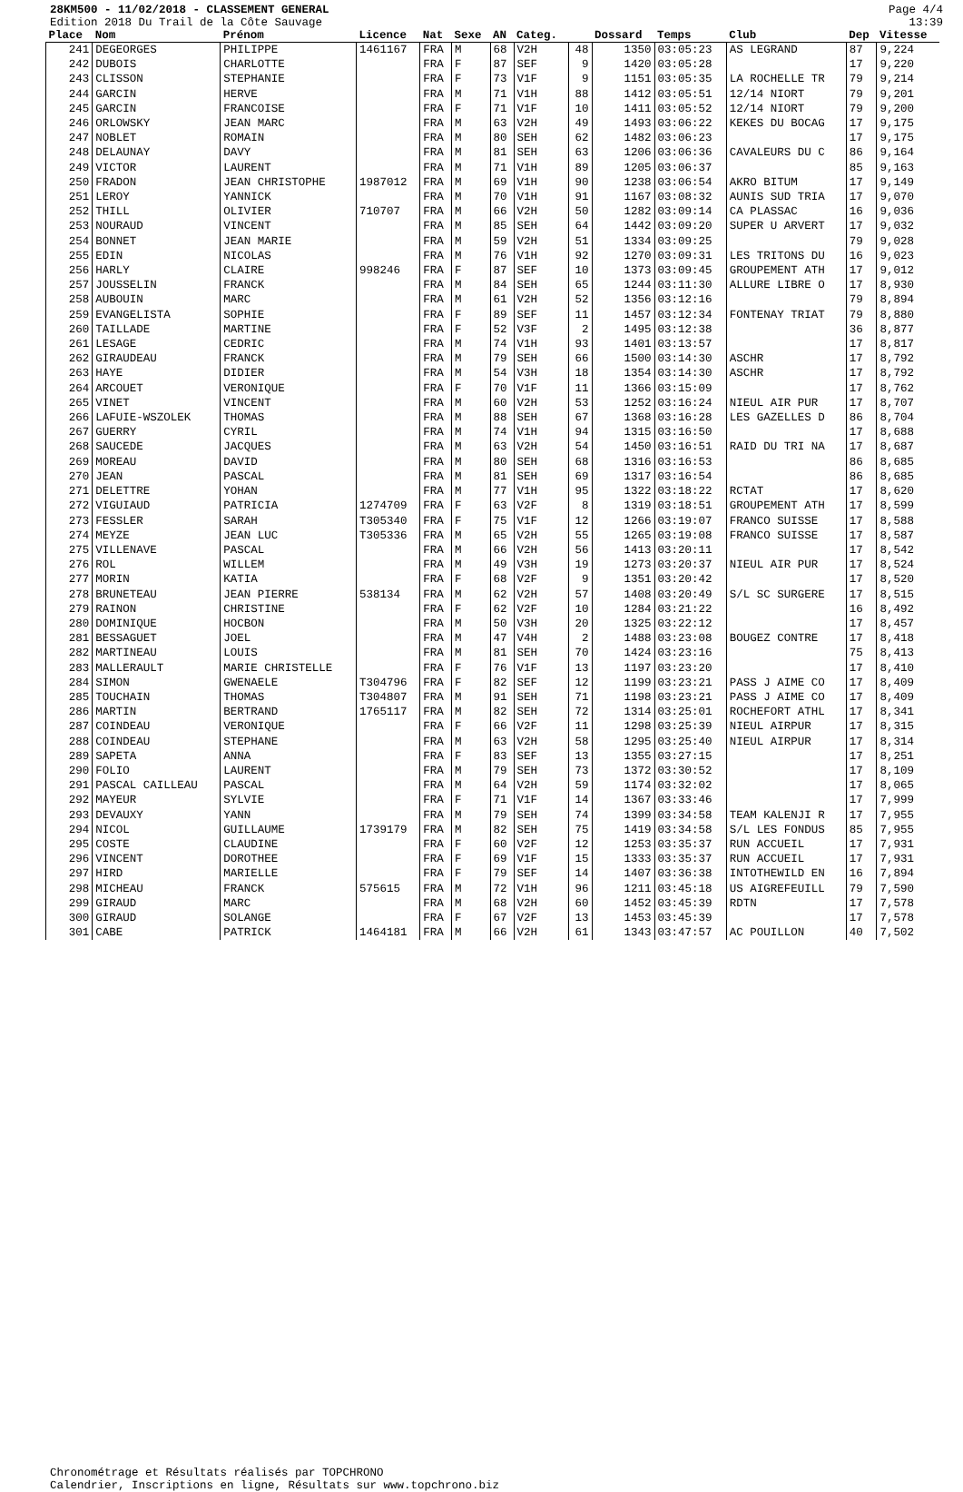28KM500 - 11/02/2018 - CLASSEMENT GENERAL
Edition 2018 Du Trail de la Côte Sauvage
Page 4/4
13:39
| Place | Nom | Prénom | Licence | Nat | Sexe | AN | Categ. | | Dossard | Temps | Club | Dep | Vitesse |
| --- | --- | --- | --- | --- | --- | --- | --- | --- | --- | --- | --- | --- | --- |
| 241 | DEGEORGES | PHILIPPE | 1461167 | FRA | M | 68 | V2H | 48 | 1350 | 03:05:23 | AS LEGRAND | 87 | 9,224 |
| 242 | DUBOIS | CHARLOTTE | | FRA | F | 87 | SEF | 9 | 1420 | 03:05:28 | | 17 | 9,220 |
| 243 | CLISSON | STEPHANIE | | FRA | F | 73 | V1F | 9 | 1151 | 03:05:35 | LA ROCHELLE TR | 79 | 9,214 |
| 244 | GARCIN | HERVE | | FRA | M | 71 | V1H | 88 | 1412 | 03:05:51 | 12/14 NIORT | 79 | 9,201 |
| 245 | GARCIN | FRANCOISE | | FRA | F | 71 | V1F | 10 | 1411 | 03:05:52 | 12/14 NIORT | 79 | 9,200 |
| 246 | ORLOWSKY | JEAN MARC | | FRA | M | 63 | V2H | 49 | 1493 | 03:06:22 | KEKES DU BOCAG | 17 | 9,175 |
| 247 | NOBLET | ROMAIN | | FRA | M | 80 | SEH | 62 | 1482 | 03:06:23 | | 17 | 9,175 |
| 248 | DELAUNAY | DAVY | | FRA | M | 81 | SEH | 63 | 1206 | 03:06:36 | CAVALEURS DU C | 86 | 9,164 |
| 249 | VICTOR | LAURENT | | FRA | M | 71 | V1H | 89 | 1205 | 03:06:37 | | 85 | 9,163 |
| 250 | FRADON | JEAN CHRISTOPHE | 1987012 | FRA | M | 69 | V1H | 90 | 1238 | 03:06:54 | AKRO BITUM | 17 | 9,149 |
| 251 | LEROY | YANNICK | | FRA | M | 70 | V1H | 91 | 1167 | 03:08:32 | AUNIS SUD TRIA | 17 | 9,070 |
| 252 | THILL | OLIVIER | 710707 | FRA | M | 66 | V2H | 50 | 1282 | 03:09:14 | CA PLASSAC | 16 | 9,036 |
| 253 | NOURAUD | VINCENT | | FRA | M | 85 | SEH | 64 | 1442 | 03:09:20 | SUPER U ARVERT | 17 | 9,032 |
| 254 | BONNET | JEAN MARIE | | FRA | M | 59 | V2H | 51 | 1334 | 03:09:25 | | 79 | 9,028 |
| 255 | EDIN | NICOLAS | | FRA | M | 76 | V1H | 92 | 1270 | 03:09:31 | LES TRITONS DU | 16 | 9,023 |
| 256 | HARLY | CLAIRE | 998246 | FRA | F | 87 | SEF | 10 | 1373 | 03:09:45 | GROUPEMENT ATH | 17 | 9,012 |
| 257 | JOUSSELIN | FRANCK | | FRA | M | 84 | SEH | 65 | 1244 | 03:11:30 | ALLURE LIBRE O | 17 | 8,930 |
| 258 | AUBOUIN | MARC | | FRA | M | 61 | V2H | 52 | 1356 | 03:12:16 | | 79 | 8,894 |
| 259 | EVANGELISTA | SOPHIE | | FRA | F | 89 | SEF | 11 | 1457 | 03:12:34 | FONTENAY TRIAT | 79 | 8,880 |
| 260 | TAILLADE | MARTINE | | FRA | F | 52 | V3F | 2 | 1495 | 03:12:38 | | 36 | 8,877 |
| 261 | LESAGE | CEDRIC | | FRA | M | 74 | V1H | 93 | 1401 | 03:13:57 | | 17 | 8,817 |
| 262 | GIRAUDEAU | FRANCK | | FRA | M | 79 | SEH | 66 | 1500 | 03:14:30 | ASCHR | 17 | 8,792 |
| 263 | HAYE | DIDIER | | FRA | M | 54 | V3H | 18 | 1354 | 03:14:30 | ASCHR | 17 | 8,792 |
| 264 | ARCOUET | VERONIQUE | | FRA | F | 70 | V1F | 11 | 1366 | 03:15:09 | | 17 | 8,762 |
| 265 | VINET | VINCENT | | FRA | M | 60 | V2H | 53 | 1252 | 03:16:24 | NIEUL AIR PUR | 17 | 8,707 |
| 266 | LAFUIE-WSZOLEK | THOMAS | | FRA | M | 88 | SEH | 67 | 1368 | 03:16:28 | LES GAZELLES D | 86 | 8,704 |
| 267 | GUERRY | CYRIL | | FRA | M | 74 | V1H | 94 | 1315 | 03:16:50 | | 17 | 8,688 |
| 268 | SAUCEDE | JACQUES | | FRA | M | 63 | V2H | 54 | 1450 | 03:16:51 | RAID DU TRI NA | 17 | 8,687 |
| 269 | MOREAU | DAVID | | FRA | M | 80 | SEH | 68 | 1316 | 03:16:53 | | 86 | 8,685 |
| 270 | JEAN | PASCAL | | FRA | M | 81 | SEH | 69 | 1317 | 03:16:54 | | 86 | 8,685 |
| 271 | DELETTRE | YOHAN | | FRA | M | 77 | V1H | 95 | 1322 | 03:18:22 | RCTAT | 17 | 8,620 |
| 272 | VIGUIAUD | PATRICIA | 1274709 | FRA | F | 63 | V2F | 8 | 1319 | 03:18:51 | GROUPEMENT ATH | 17 | 8,599 |
| 273 | FESSLER | SARAH | T305340 | FRA | F | 75 | V1F | 12 | 1266 | 03:19:07 | FRANCO SUISSE | 17 | 8,588 |
| 274 | MEYZE | JEAN LUC | T305336 | FRA | M | 65 | V2H | 55 | 1265 | 03:19:08 | FRANCO SUISSE | 17 | 8,587 |
| 275 | VILLENAVE | PASCAL | | FRA | M | 66 | V2H | 56 | 1413 | 03:20:11 | | 17 | 8,542 |
| 276 | ROL | WILLEM | | FRA | M | 49 | V3H | 19 | 1273 | 03:20:37 | NIEUL AIR PUR | 17 | 8,524 |
| 277 | MORIN | KATIA | | FRA | F | 68 | V2F | 9 | 1351 | 03:20:42 | | 17 | 8,520 |
| 278 | BRUNETEAU | JEAN PIERRE | 538134 | FRA | M | 62 | V2H | 57 | 1408 | 03:20:49 | S/L SC SURGERE | 17 | 8,515 |
| 279 | RAINON | CHRISTINE | | FRA | F | 62 | V2F | 10 | 1284 | 03:21:22 | | 16 | 8,492 |
| 280 | DOMINIQUE | HOCBON | | FRA | M | 50 | V3H | 20 | 1325 | 03:22:12 | | 17 | 8,457 |
| 281 | BESSAGUET | JOEL | | FRA | M | 47 | V4H | 2 | 1488 | 03:23:08 | BOUGEZ CONTRE | 17 | 8,418 |
| 282 | MARTINEAU | LOUIS | | FRA | M | 81 | SEH | 70 | 1424 | 03:23:16 | | 75 | 8,413 |
| 283 | MALLERAULT | MARIE CHRISTELLE | | FRA | F | 76 | V1F | 13 | 1197 | 03:23:20 | | 17 | 8,410 |
| 284 | SIMON | GWENAELE | T304796 | FRA | F | 82 | SEF | 12 | 1199 | 03:23:21 | PASS J AIME CO | 17 | 8,409 |
| 285 | TOUCHAIN | THOMAS | T304807 | FRA | M | 91 | SEH | 71 | 1198 | 03:23:21 | PASS J AIME CO | 17 | 8,409 |
| 286 | MARTIN | BERTRAND | 1765117 | FRA | M | 82 | SEH | 72 | 1314 | 03:25:01 | ROCHEFORT ATHL | 17 | 8,341 |
| 287 | COINDEAU | VERONIQUE | | FRA | F | 66 | V2F | 11 | 1298 | 03:25:39 | NIEUL AIRPUR | 17 | 8,315 |
| 288 | COINDEAU | STEPHANE | | FRA | M | 63 | V2H | 58 | 1295 | 03:25:40 | NIEUL AIRPUR | 17 | 8,314 |
| 289 | SAPETA | ANNA | | FRA | F | 83 | SEF | 13 | 1355 | 03:27:15 | | 17 | 8,251 |
| 290 | FOLIO | LAURENT | | FRA | M | 79 | SEH | 73 | 1372 | 03:30:52 | | 17 | 8,109 |
| 291 | PASCAL CAILLEAU | PASCAL | | FRA | M | 64 | V2H | 59 | 1174 | 03:32:02 | | 17 | 8,065 |
| 292 | MAYEUR | SYLVIE | | FRA | F | 71 | V1F | 14 | 1367 | 03:33:46 | | 17 | 7,999 |
| 293 | DEVAUXY | YANN | | FRA | M | 79 | SEH | 74 | 1399 | 03:34:58 | TEAM KALENJI R | 17 | 7,955 |
| 294 | NICOL | GUILLAUME | 1739179 | FRA | M | 82 | SEH | 75 | 1419 | 03:34:58 | S/L LES FONDUS | 85 | 7,955 |
| 295 | COSTE | CLAUDINE | | FRA | F | 60 | V2F | 12 | 1253 | 03:35:37 | RUN ACCUEIL | 17 | 7,931 |
| 296 | VINCENT | DOROTHEE | | FRA | F | 69 | V1F | 15 | 1333 | 03:35:37 | RUN ACCUEIL | 17 | 7,931 |
| 297 | HIRD | MARIELLE | | FRA | F | 79 | SEF | 14 | 1407 | 03:36:38 | INTOTHEWILD EN | 16 | 7,894 |
| 298 | MICHEAU | FRANCK | 575615 | FRA | M | 72 | V1H | 96 | 1211 | 03:45:18 | US AIGREFEUILL | 79 | 7,590 |
| 299 | GIRAUD | MARC | | FRA | M | 68 | V2H | 60 | 1452 | 03:45:39 | RDTN | 17 | 7,578 |
| 300 | GIRAUD | SOLANGE | | FRA | F | 67 | V2F | 13 | 1453 | 03:45:39 | | 17 | 7,578 |
| 301 | CABE | PATRICK | 1464181 | FRA | M | 66 | V2H | 61 | 1343 | 03:47:57 | AC POUILLON | 40 | 7,502 |
Chronométrage et Résultats réalisés par TOPCHRONO
Calendrier, Inscriptions en ligne, Résultats sur www.topchrono.biz